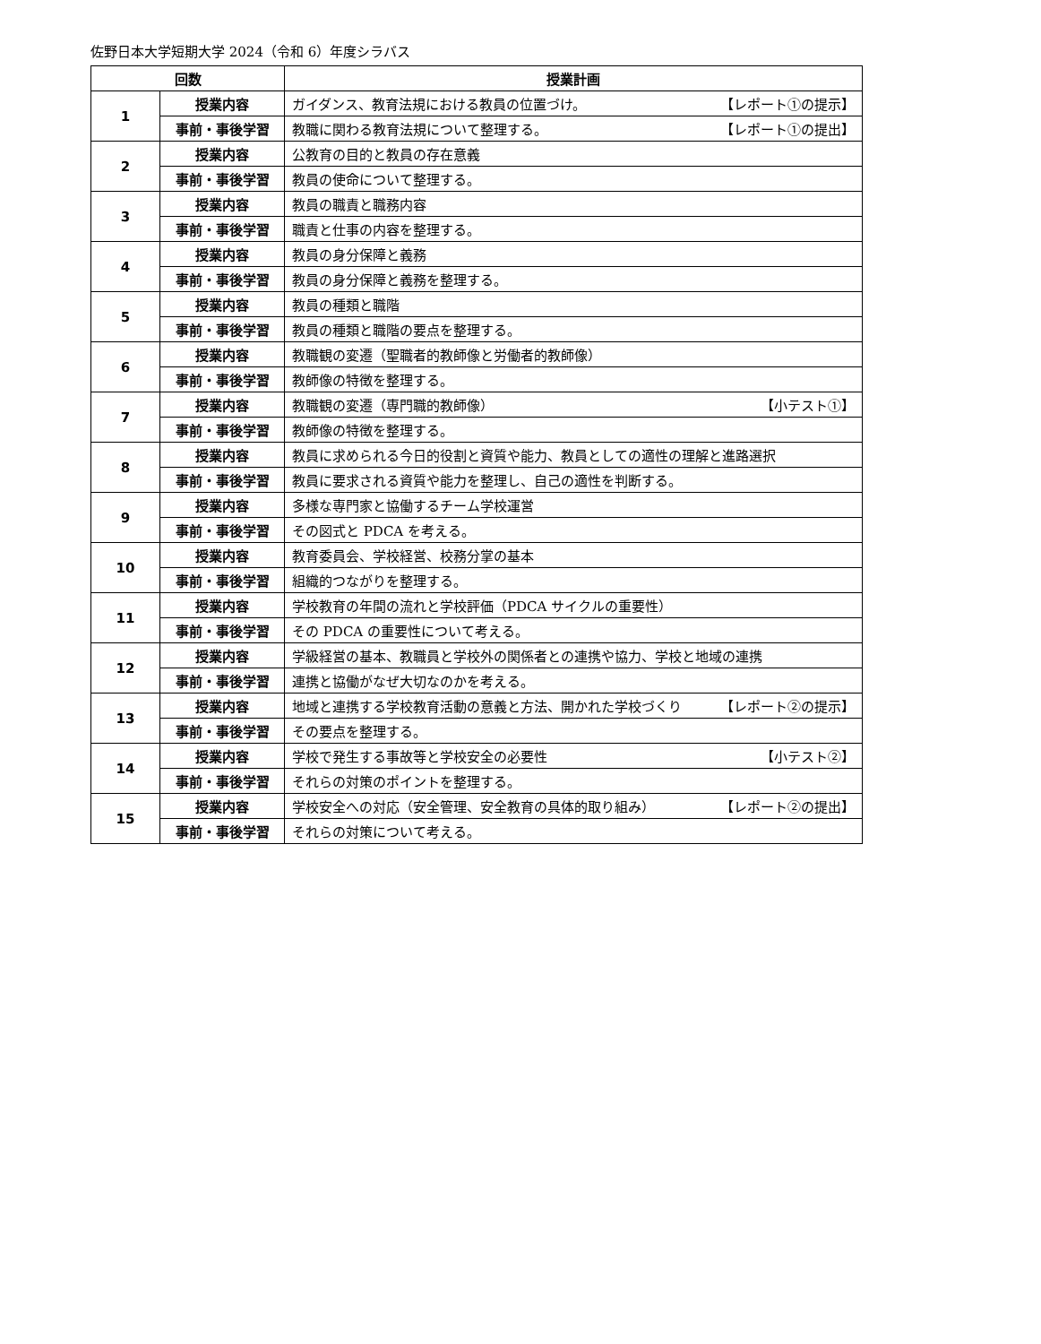佐野日本大学短期大学 2024（令和 6）年度シラバス
| 回数 | | 授業計画 |
| --- | --- | --- |
| 1 | 授業内容 | ガイダンス、教育法規における教員の位置づけ。 【レポート①の提示】 |
| | 事前・事後学習 | 教職に関わる教育法規について整理する。 【レポート①の提出】 |
| 2 | 授業内容 | 公教育の目的と教員の存在意義 |
| | 事前・事後学習 | 教員の使命について整理する。 |
| 3 | 授業内容 | 教員の職責と職務内容 |
| | 事前・事後学習 | 職責と仕事の内容を整理する。 |
| 4 | 授業内容 | 教員の身分保障と義務 |
| | 事前・事後学習 | 教員の身分保障と義務を整理する。 |
| 5 | 授業内容 | 教員の種類と職階 |
| | 事前・事後学習 | 教員の種類と職階の要点を整理する。 |
| 6 | 授業内容 | 教職観の変遷（聖職者的教師像と労働者的教師像） |
| | 事前・事後学習 | 教師像の特徴を整理する。 |
| 7 | 授業内容 | 教職観の変遷（専門職的教師像） 【小テスト①】 |
| | 事前・事後学習 | 教師像の特徴を整理する。 |
| 8 | 授業内容 | 教員に求められる今日的役割と資質や能力、教員としての適性の理解と進路選択 |
| | 事前・事後学習 | 教員に要求される資質や能力を整理し、自己の適性を判断する。 |
| 9 | 授業内容 | 多様な専門家と協働するチーム学校運営 |
| | 事前・事後学習 | その図式と PDCA を考える。 |
| 10 | 授業内容 | 教育委員会、学校経営、校務分掌の基本 |
| | 事前・事後学習 | 組織的つながりを整理する。 |
| 11 | 授業内容 | 学校教育の年間の流れと学校評価（PDCA サイクルの重要性） |
| | 事前・事後学習 | その PDCA の重要性について考える。 |
| 12 | 授業内容 | 学級経営の基本、教職員と学校外の関係者との連携や協力、学校と地域の連携 |
| | 事前・事後学習 | 連携と協働がなぜ大切なのかを考える。 |
| 13 | 授業内容 | 地域と連携する学校教育活動の意義と方法、開かれた学校づくり 【レポート②の提示】 |
| | 事前・事後学習 | その要点を整理する。 |
| 14 | 授業内容 | 学校で発生する事故等と学校安全の必要性 【小テスト②】 |
| | 事前・事後学習 | それらの対策のポイントを整理する。 |
| 15 | 授業内容 | 学校安全への対応（安全管理、安全教育の具体的取り組み） 【レポート②の提出】 |
| | 事前・事後学習 | それらの対策について考える。 |